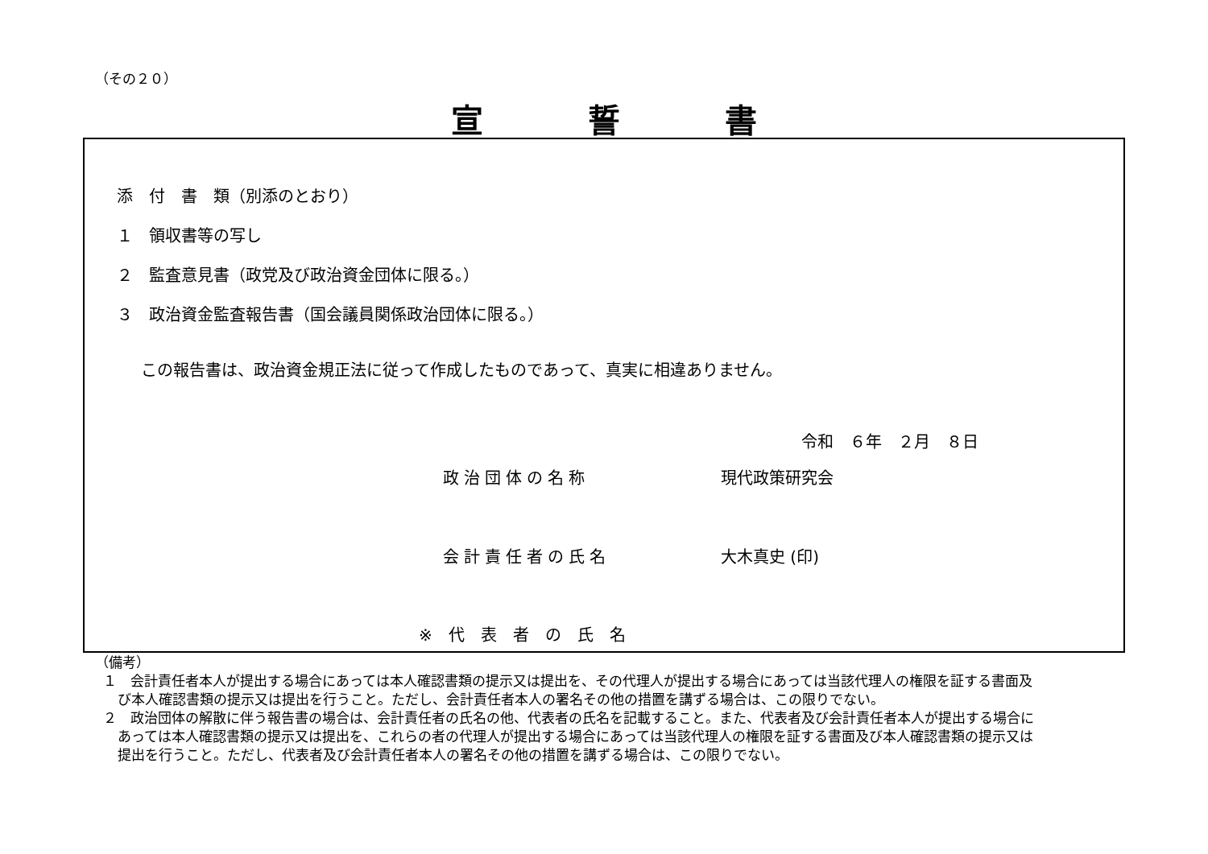（その２０）
宣誓書
添　付　書　類（別添のとおり）
１　領収書等の写し
２　監査意見書（政党及び政治資金団体に限る。）
３　政治資金監査報告書（国会議員関係政治団体に限る。）
この報告書は、政治資金規正法に従って作成したものであって、真実に相違ありません。
令和　６年　２月　８日
政治団体の名称 現代政策研究会
会計責任者の氏名 大木真史 (印)
※代表者の氏名
（備考）
１　会計責任者本人が提出する場合にあっては本人確認書類の提示又は提出を、その代理人が提出する場合にあっては当該代理人の権限を証する書面及び本人確認書類の提示又は提出を行うこと。ただし、会計責任者本人の署名その他の措置を講ずる場合は、この限りでない。
２　政治団体の解散に伴う報告書の場合は、会計責任者の氏名の他、代表者の氏名を記載すること。また、代表者及び会計責任者本人が提出する場合にあっては本人確認書類の提示又は提出を、これらの者の代理人が提出する場合にあっては当該代理人の権限を証する書面及び本人確認書類の提示又は提出を行うこと。ただし、代表者及び会計責任者本人の署名その他の措置を講ずる場合は、この限りでない。